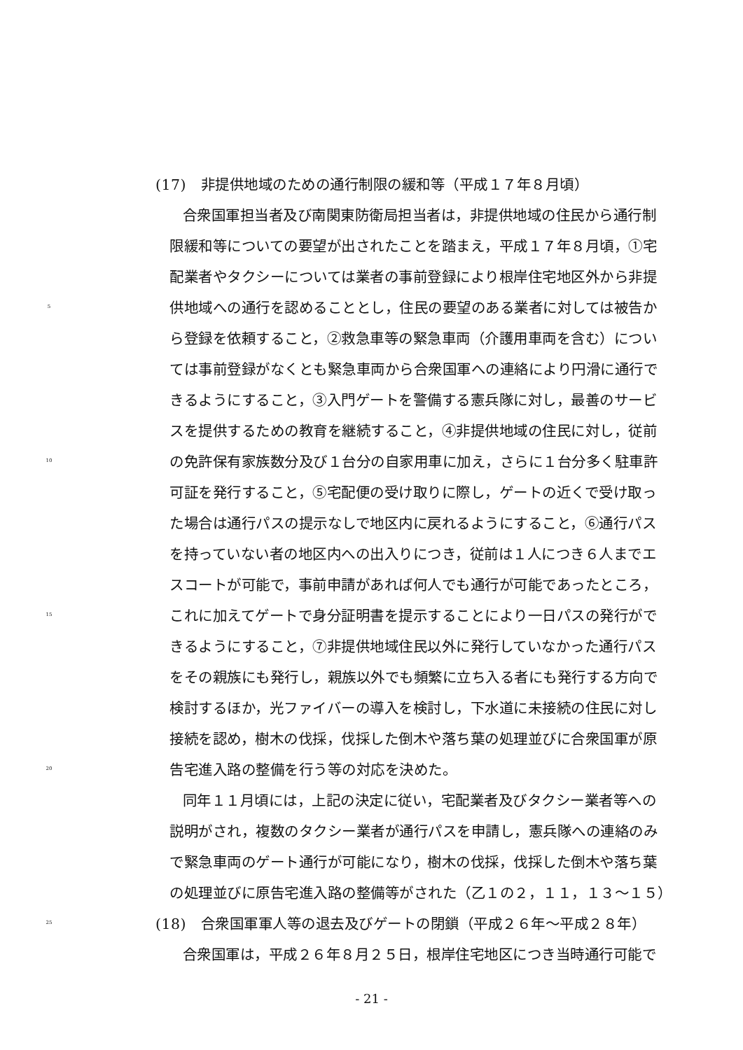(17)　非提供地域のための通行制限の緩和等（平成１７年８月頃）
　合衆国軍担当者及び南関東防衛局担当者は，非提供地域の住民から通行制
限緩和等についての要望が出されたことを踏まえ，平成１７年８月頃，①宅
配業者やタクシーについては業者の事前登録により根岸住宅地区外から非提
5 供地域への通行を認めることとし，住民の要望のある業者に対しては被告か
ら登録を依頼すること，②救急車等の緊急車両（介護用車両を含む）につい
ては事前登録がなくとも緊急車両から合衆国軍への連絡により円滑に通行で
きるようにすること，③入門ゲートを警備する憲兵隊に対し，最善のサービ
スを提供するための教育を継続すること，④非提供地域の住民に対し，従前
10 の免許保有家族数分及び１台分の自家用車に加え，さらに１台分多く駐車許
可証を発行すること，⑤宅配便の受け取りに際し，ゲートの近くで受け取っ
た場合は通行パスの提示なしで地区内に戻れるようにすること，⑥通行パス
を持っていない者の地区内への出入りにつき，従前は１人につき６人までエ
スコートが可能で，事前申請があれば何人でも通行が可能であったところ，
15 これに加えてゲートで身分証明書を提示することにより一日パスの発行がで
きるようにすること，⑦非提供地域住民以外に発行していなかった通行パス
をその親族にも発行し，親族以外でも頻繁に立ち入る者にも発行する方向で
検討するほか，光ファイバーの導入を検討し，下水道に未接続の住民に対し
接続を認め，樹木の伐採，伐採した倒木や落ち葉の処理並びに合衆国軍が原
20 告宅進入路の整備を行う等の対応を決めた。
　同年１１月頃には，上記の決定に従い，宅配業者及びタクシー業者等への
説明がされ，複数のタクシー業者が通行パスを申請し，憲兵隊への連絡のみ
で緊急車両のゲート通行が可能になり，樹木の伐採，伐採した倒木や落ち葉
の処理並びに原告宅進入路の整備等がされた（乙１の２，１１，１３～１５）
25 (18)　合衆国軍軍人等の退去及びゲートの閉鎖（平成２６年～平成２８年）
　合衆国軍は，平成２６年８月２５日，根岸住宅地区につき当時通行可能で
- 21 -